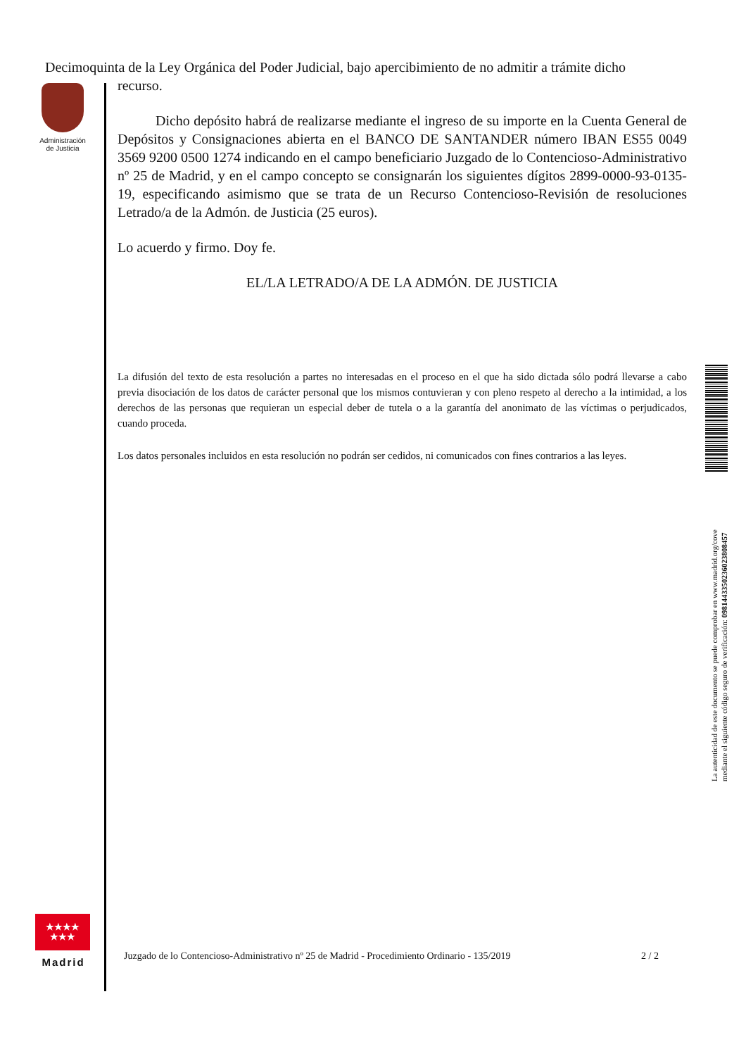Decimoquinta de la Ley Orgánica del Poder Judicial, bajo apercibimiento de no admitir a trámite dicho
Administración
de Justicia
recurso.
Dicho depósito habrá de realizarse mediante el ingreso de su importe en la Cuenta General de Depósitos y Consignaciones abierta en el BANCO DE SANTANDER número IBAN ES55 0049 3569 9200 0500 1274 indicando en el campo beneficiario Juzgado de lo Contencioso-Administrativo nº 25 de Madrid, y en el campo concepto se consignarán los siguientes dígitos 2899-0000-93-0135-19, especificando asimismo que se trata de un Recurso Contencioso-Revisión de resoluciones Letrado/a de la Admón. de Justicia (25 euros).
Lo acuerdo y firmo. Doy fe.
EL/LA LETRADO/A DE LA ADMÓN. DE JUSTICIA
La difusión del texto de esta resolución a partes no interesadas en el proceso en el que ha sido dictada sólo podrá llevarse a cabo previa disociación de los datos de carácter personal que los mismos contuvieran y con pleno respeto al derecho a la intimidad, a los derechos de las personas que requieran un especial deber de tutela o a la garantía del anonimato de las víctimas o perjudicados, cuando proceda.
Los datos personales incluidos en esta resolución no podrán ser cedidos, ni comunicados con fines contrarios a las leyes.
La autenticidad de este documento se puede comprobar en www.madrid.org/cove
mediante el siguiente código seguro de verificación: 0981443350236023808457
★★★★
★★★
Madrid
Juzgado de lo Contencioso-Administrativo nº 25 de Madrid - Procedimiento Ordinario - 135/2019 2 / 2